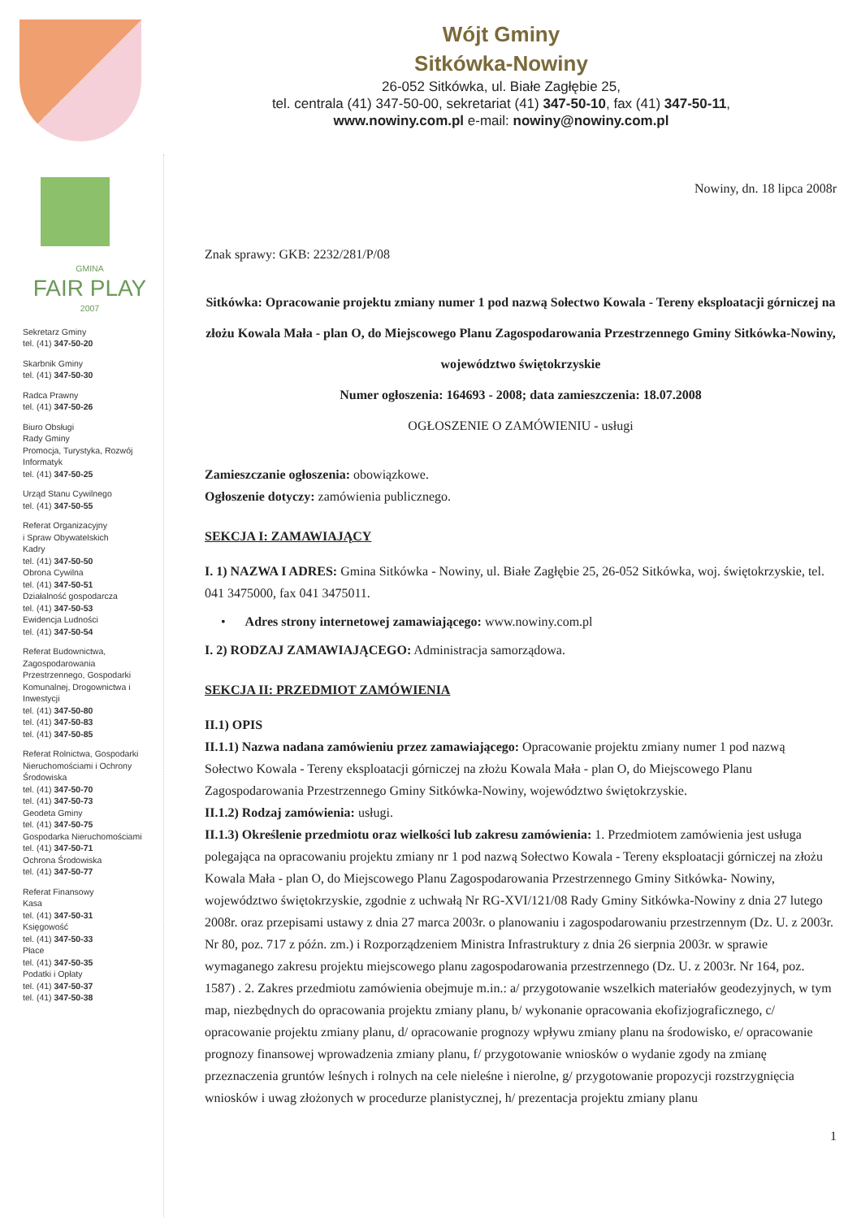Wójt Gminy
Sitkówka-Nowiny
26-052 Sitkówka, ul. Białe Zagłębie 25,
tel. centrala (41) 347-50-00, sekretariat (41) 347-50-10, fax (41) 347-50-11,
www.nowiny.com.pl e-mail: nowiny@nowiny.com.pl
GMINA
FAIR PLAY
2007
Sekretarz Gminy
tel. (41) 347-50-20
Skarbnik Gminy
tel. (41) 347-50-30
Radca Prawny
tel. (41) 347-50-26
Biuro Obsługi
Rady Gminy
Promocja, Turystyka, Rozwój
Informatyk
tel. (41) 347-50-25
Urząd Stanu Cywilnego
tel. (41) 347-50-55
Referat Organizacyjny
i Spraw Obywatelskich
Kadry
tel. (41) 347-50-50
Obrona Cywilna
tel. (41) 347-50-51
Działalność gospodarcza
tel. (41) 347-50-53
Ewidencja Ludności
tel. (41) 347-50-54
Referat Budownictwa, Zagospodarowania Przestrzennego, Gospodarki Komunalnej, Drogownictwa i Inwestycji
tel. (41) 347-50-80
tel. (41) 347-50-83
tel. (41) 347-50-85
Referat Rolnictwa, Gospodarki Nieruchomościami i Ochrony Środowiska
tel. (41) 347-50-70
tel. (41) 347-50-73
Geodeta Gminy
tel. (41) 347-50-75
Gospodarka Nieruchomościami
tel. (41) 347-50-71
Ochrona Środowiska
tel. (41) 347-50-77
Referat Finansowy
Kasa
tel. (41) 347-50-31
Księgowość
tel. (41) 347-50-33
Płace
tel. (41) 347-50-35
Podatki i Opłaty
tel. (41) 347-50-37
tel. (41) 347-50-38
Nowiny, dn. 18 lipca 2008r
Znak sprawy: GKB: 2232/281/P/08
Sitkówka: Opracowanie projektu zmiany numer 1 pod nazwą Sołectwo Kowala - Tereny eksploatacji górniczej na złożu Kowala Mała - plan O, do Miejscowego Planu Zagospodarowania Przestrzennego Gminy Sitkówka-Nowiny, województwo świętokrzyskie
Numer ogłoszenia: 164693 - 2008; data zamieszczenia: 18.07.2008
OGŁOSZENIE O ZAMÓWIENIU - usługi
Zamieszczanie ogłoszenia: obowiązkowe.
Ogłoszenie dotyczy: zamówienia publicznego.
SEKCJA I: ZAMAWIAJĄCY
I. 1) NAZWA I ADRES: Gmina Sitkówka - Nowiny, ul. Białe Zagłębie 25, 26-052 Sitkówka, woj. świętokrzyskie, tel. 041 3475000, fax 041 3475011.
• Adres strony internetowej zamawiającego: www.nowiny.com.pl
I. 2) RODZAJ ZAMAWIAJĄCEGO: Administracja samorządowa.
SEKCJA II: PRZEDMIOT ZAMÓWIENIA
II.1) OPIS
II.1.1) Nazwa nadana zamówieniu przez zamawiającego: Opracowanie projektu zmiany numer 1 pod nazwą Sołectwo Kowala - Tereny eksploatacji górniczej na złożu Kowala Mała - plan O, do Miejscowego Planu Zagospodarowania Przestrzennego Gminy Sitkówka-Nowiny, województwo świętokrzyskie.
II.1.2) Rodzaj zamówienia: usługi.
II.1.3) Określenie przedmiotu oraz wielkości lub zakresu zamówienia: 1. Przedmiotem zamówienia jest usługa polegająca na opracowaniu projektu zmiany nr 1 pod nazwą Sołectwo Kowala - Tereny eksploatacji górniczej na złożu Kowala Mała - plan O, do Miejscowego Planu Zagospodarowania Przestrzennego Gminy Sitkówka- Nowiny, województwo świętokrzyskie, zgodnie z uchwałą Nr RG-XVI/121/08 Rady Gminy Sitkówka-Nowiny z dnia 27 lutego 2008r. oraz przepisami ustawy z dnia 27 marca 2003r. o planowaniu i zagospodarowaniu przestrzennym (Dz. U. z 2003r. Nr 80, poz. 717 z późn. zm.) i Rozporządzeniem Ministra Infrastruktury z dnia 26 sierpnia 2003r. w sprawie wymaganego zakresu projektu miejscowego planu zagospodarowania przestrzennego (Dz. U. z 2003r. Nr 164, poz. 1587) . 2. Zakres przedmiotu zamówienia obejmuje m.in.: a/ przygotowanie wszelkich materiałów geodezyjnych, w tym map, niezbędnych do opracowania projektu zmiany planu, b/ wykonanie opracowania ekofizjograficznego, c/ opracowanie projektu zmiany planu, d/ opracowanie prognozy wpływu zmiany planu na środowisko, e/ opracowanie prognozy finansowej wprowadzenia zmiany planu, f/ przygotowanie wniosków o wydanie zgody na zmianę przeznaczenia gruntów leśnych i rolnych na cele nieleśne i nierolne, g/ przygotowanie propozycji rozstrzygnięcia wniosków i uwag złożonych w procedurze planistycznej, h/ prezentacja projektu zmiany planu
1